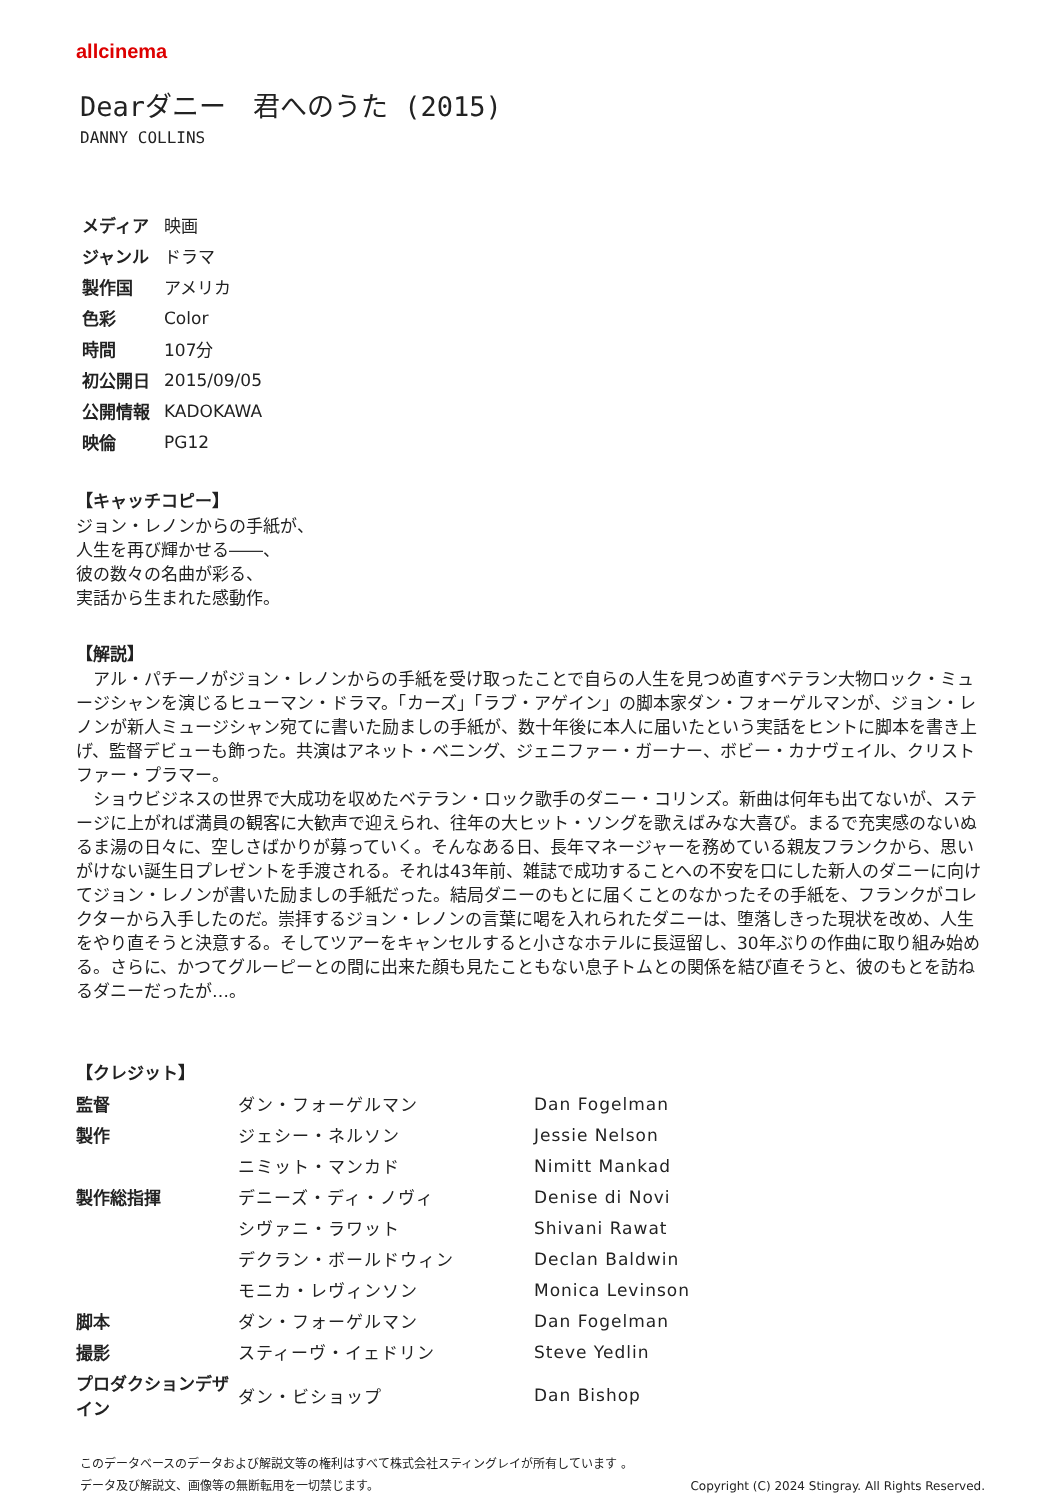allcinema
Dearダニー　君へのうた (2015)
DANNY COLLINS
| メディア | 映画 |
| ジャンル | ドラマ |
| 製作国 | アメリカ |
| 色彩 | Color |
| 時間 | 107分 |
| 初公開日 | 2015/09/05 |
| 公開情報 | KADOKAWA |
| 映倫 | PG12 |
【キャッチコピー】
ジョン・レノンからの手紙が、
人生を再び輝かせる――、
彼の数々の名曲が彩る、
実話から生まれた感動作。
【解説】
　アル・パチーノがジョン・レノンからの手紙を受け取ったことで自らの人生を見つめ直すベテラン大物ロック・ミュージシャンを演じるヒューマン・ドラマ。「カーズ」「ラブ・アゲイン」の脚本家ダン・フォーゲルマンが、ジョン・レノンが新人ミュージシャン宛てに書いた励ましの手紙が、数十年後に本人に届いたという実話をヒントに脚本を書き上げ、監督デビューも飾った。共演はアネット・ベニング、ジェニファー・ガーナー、ボビー・カナヴェイル、クリストファー・プラマー。
　ショウビジネスの世界で大成功を収めたベテラン・ロック歌手のダニー・コリンズ。新曲は何年も出てないが、ステージに上がれば満員の観客に大歓声で迎えられ、往年の大ヒット・ソングを歌えばみな大喜び。まるで充実感のないぬるま湯の日々に、空しさばかりが募っていく。そんなある日、長年マネージャーを務めている親友フランクから、思いがけない誕生日プレゼントを手渡される。それは43年前、雑誌で成功することへの不安を口にした新人のダニーに向けてジョン・レノンが書いた励ましの手紙だった。結局ダニーのもとに届くことのなかったその手紙を、フランクがコレクターから入手したのだ。崇拝するジョン・レノンの言葉に喝を入れられたダニーは、堕落しきった現状を改め、人生をやり直そうと決意する。そしてツアーをキャンセルすると小さなホテルに長逗留し、30年ぶりの作曲に取り組み始める。さらに、かつてグルーピーとの間に出来た顔も見たこともない息子トムとの関係を結び直そうと、彼のもとを訪ねるダニーだったが…。
【クレジット】
| 監督 | ダン・フォーゲルマン | Dan Fogelman |
| 製作 | ジェシー・ネルソン | Jessie Nelson |
| | ニミット・マンカド | Nimitt Mankad |
| 製作総指揮 | デニーズ・ディ・ノヴィ | Denise di Novi |
| | シヴァニ・ラワット | Shivani Rawat |
| | デクラン・ボールドウィン | Declan Baldwin |
| | モニカ・レヴィンソン | Monica Levinson |
| 脚本 | ダン・フォーゲルマン | Dan Fogelman |
| 撮影 | スティーヴ・イェドリン | Steve Yedlin |
| プロダクションデザイン | ダン・ビショップ | Dan Bishop |
このデータベースのデータおよび解説文等の権利はすべて株式会社スティングレイが所有しています 。
データ及び解説文、画像等の無断転用を一切禁じます。 Copyright (C) 2024 Stingray. All Rights Reserved.